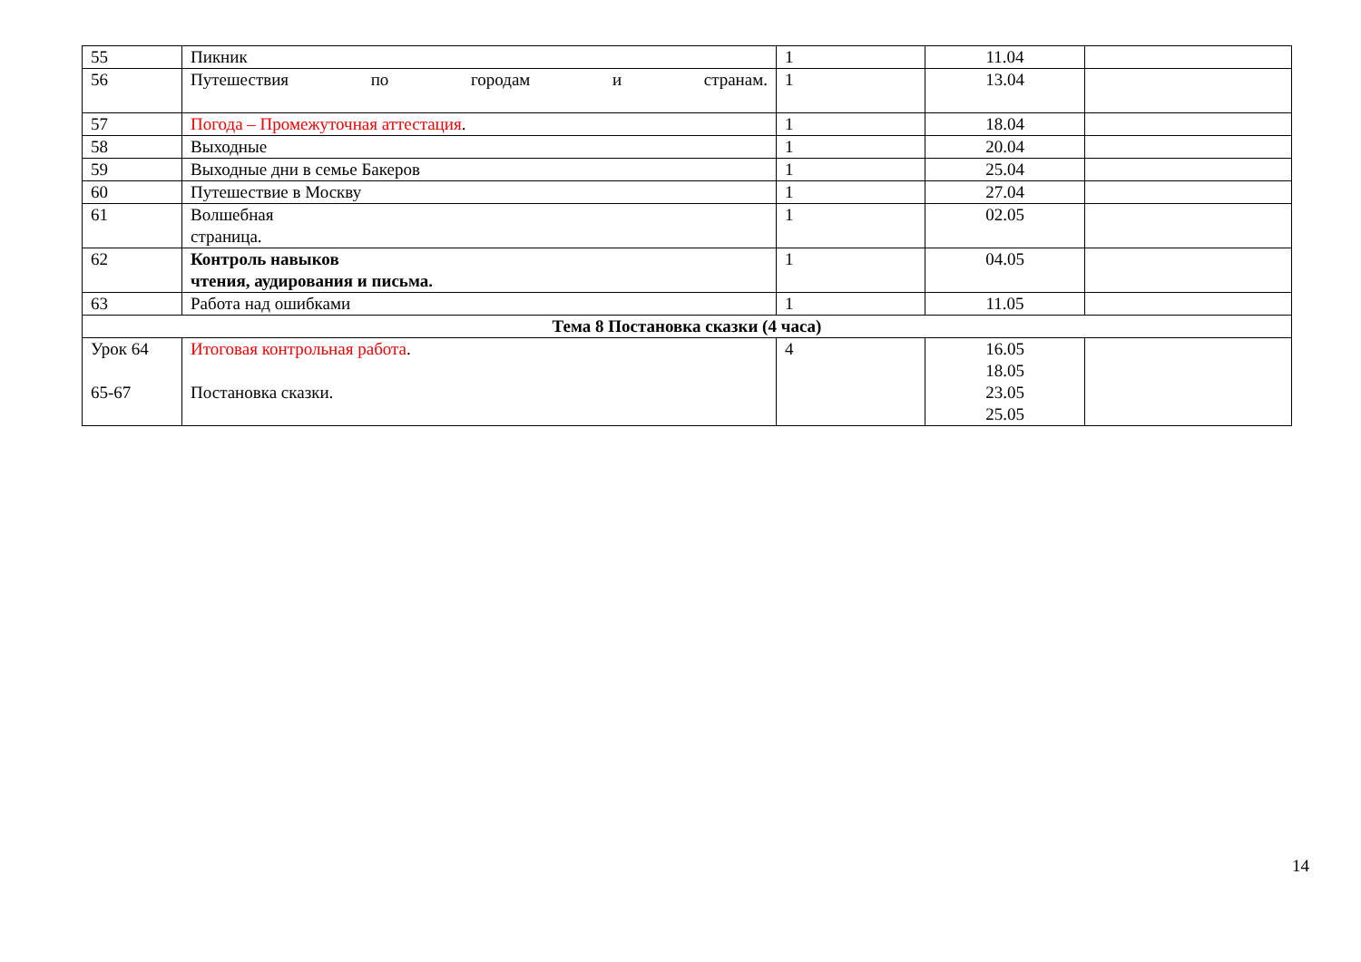| 55 | Пикник | 1 | 11.04 | |
| 56 | Путешествия по городам и странам. | 1 | 13.04 | |
| 57 | Погода – Промежуточная аттестация . | 1 | 18.04 | |
| 58 | Выходные | 1 | 20.04 | |
| 59 | Выходные дни в семье Бакеров | 1 | 25.04 | |
| 60 | Путешествие в Москву | 1 | 27.04 | |
| 61 | Волшебная страница. | 1 | 02.05 | |
| 62 | Контроль навыков чтения, аудирования и письма. | 1 | 04.05 | |
| 63 | Работа над ошибками | 1 | 11.05 | |
| Тема 8 Постановка сказки (4 часа) | | | | |
| Урок 64 65-67 | Итоговая контрольная работа . Постановка сказки. | 4 | 16.05 18.05 23.05 25.05 | |
14